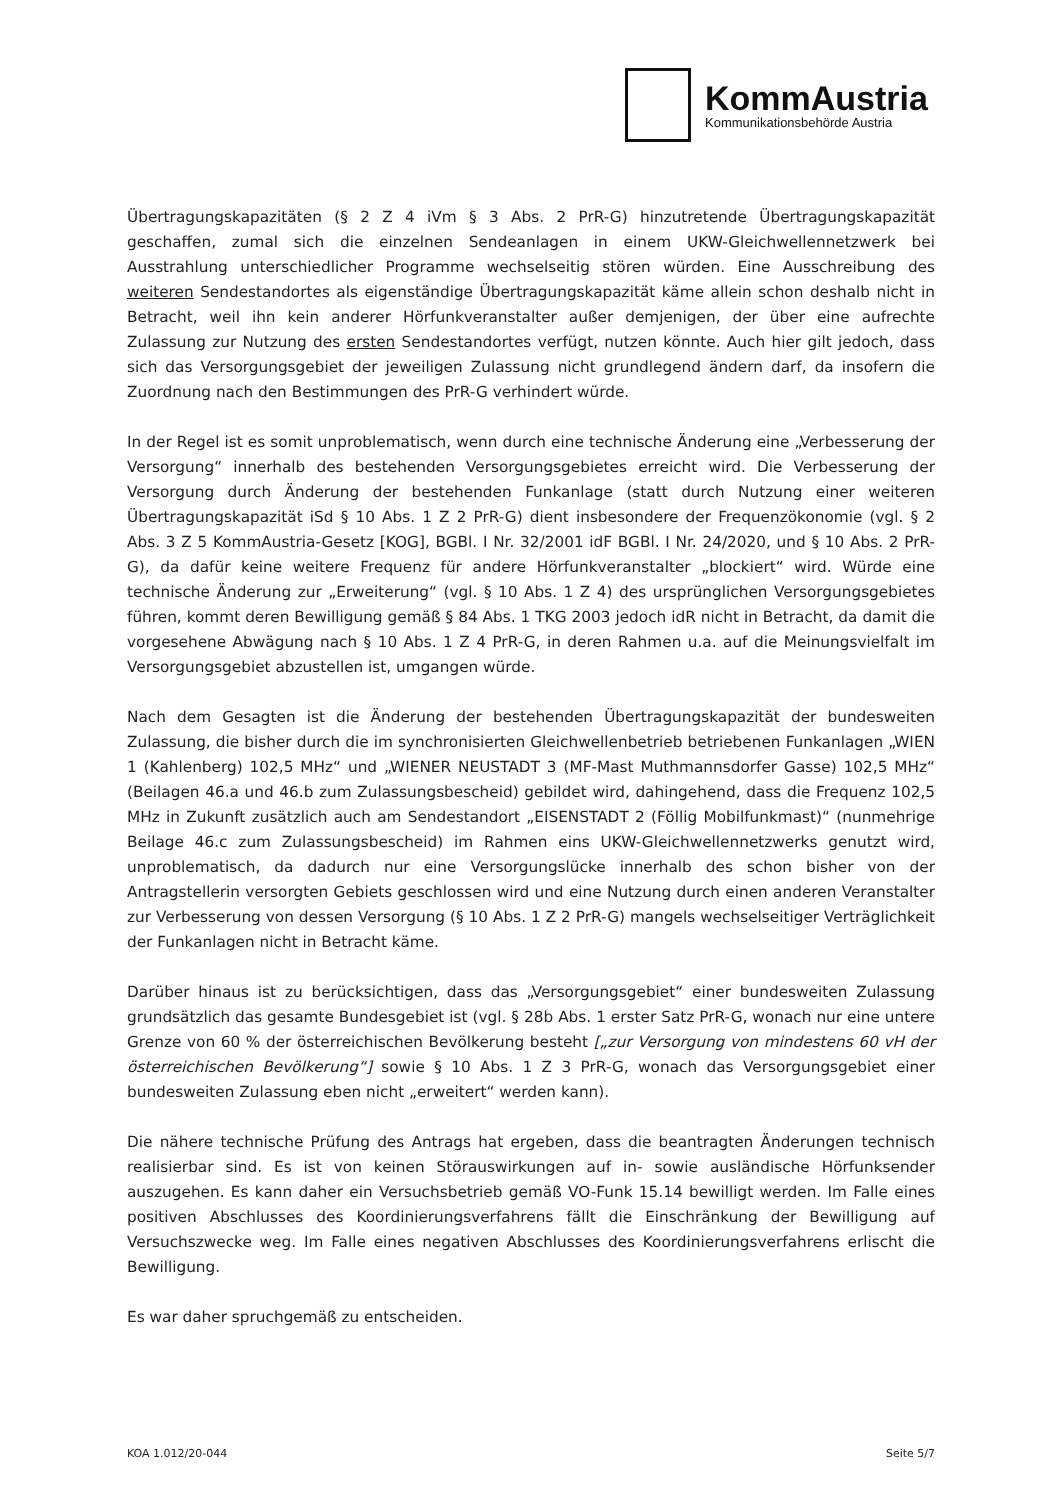KommAustria
Kommunikationsbehörde Austria
Übertragungskapazitäten (§ 2 Z 4 iVm § 3 Abs. 2 PrR-G) hinzutretende Übertragungskapazität geschaffen, zumal sich die einzelnen Sendeanlagen in einem UKW-Gleichwellennetzwerk bei Ausstrahlung unterschiedlicher Programme wechselseitig stören würden. Eine Ausschreibung des weiteren Sendestandortes als eigenständige Übertragungskapazität käme allein schon deshalb nicht in Betracht, weil ihn kein anderer Hörfunkveranstalter außer demjenigen, der über eine aufrechte Zulassung zur Nutzung des ersten Sendestandortes verfügt, nutzen könnte. Auch hier gilt jedoch, dass sich das Versorgungsgebiet der jeweiligen Zulassung nicht grundlegend ändern darf, da insofern die Zuordnung nach den Bestimmungen des PrR-G verhindert würde.
In der Regel ist es somit unproblematisch, wenn durch eine technische Änderung eine „Verbesserung der Versorgung“ innerhalb des bestehenden Versorgungsgebietes erreicht wird. Die Verbesserung der Versorgung durch Änderung der bestehenden Funkanlage (statt durch Nutzung einer weiteren Übertragungskapazität iSd § 10 Abs. 1 Z 2 PrR-G) dient insbesondere der Frequenzökonomie (vgl. § 2 Abs. 3 Z 5 KommAustria-Gesetz [KOG], BGBl. I Nr. 32/2001 idF BGBl. I Nr. 24/2020, und § 10 Abs. 2 PrR-G), da dafür keine weitere Frequenz für andere Hörfunkveranstalter „blockiert“ wird. Würde eine technische Änderung zur „Erweiterung“ (vgl. § 10 Abs. 1 Z 4) des ursprünglichen Versorgungsgebietes führen, kommt deren Bewilligung gemäß § 84 Abs. 1 TKG 2003 jedoch idR nicht in Betracht, da damit die vorgesehene Abwägung nach § 10 Abs. 1 Z 4 PrR-G, in deren Rahmen u.a. auf die Meinungsvielfalt im Versorgungsgebiet abzustellen ist, umgangen würde.
Nach dem Gesagten ist die Änderung der bestehenden Übertragungskapazität der bundesweiten Zulassung, die bisher durch die im synchronisierten Gleichwellenbetrieb betriebenen Funkanlagen „WIEN 1 (Kahlenberg) 102,5 MHz“ und „WIENER NEUSTADT 3 (MF-Mast Muthmannsdorfer Gasse) 102,5 MHz“ (Beilagen 46.a und 46.b zum Zulassungsbescheid) gebildet wird, dahingehend, dass die Frequenz 102,5 MHz in Zukunft zusätzlich auch am Sendestandort „EISENSTADT 2 (Föllig Mobilfunkmast)“ (nunmehrige Beilage 46.c zum Zulassungsbescheid) im Rahmen eins UKW-Gleichwellennetzwerks genutzt wird, unproblematisch, da dadurch nur eine Versorgungslücke innerhalb des schon bisher von der Antragstellerin versorgten Gebiets geschlossen wird und eine Nutzung durch einen anderen Veranstalter zur Verbesserung von dessen Versorgung (§ 10 Abs. 1 Z 2 PrR-G) mangels wechselseitiger Verträglichkeit der Funkanlagen nicht in Betracht käme.
Darüber hinaus ist zu berücksichtigen, dass das „Versorgungsgebiet“ einer bundesweiten Zulassung grundsätzlich das gesamte Bundesgebiet ist (vgl. § 28b Abs. 1 erster Satz PrR-G, wonach nur eine untere Grenze von 60 % der österreichischen Bevölkerung besteht [„zur Versorgung von mindestens 60 vH der österreichischen Bevölkerung“] sowie § 10 Abs. 1 Z 3 PrR-G, wonach das Versorgungsgebiet einer bundesweiten Zulassung eben nicht „erweitert“ werden kann).
Die nähere technische Prüfung des Antrags hat ergeben, dass die beantragten Änderungen technisch realisierbar sind. Es ist von keinen Störauswirkungen auf in- sowie ausländische Hörfunksender auszugehen. Es kann daher ein Versuchsbetrieb gemäß VO-Funk 15.14 bewilligt werden. Im Falle eines positiven Abschlusses des Koordinierungsverfahrens fällt die Einschränkung der Bewilligung auf Versuchszwecke weg. Im Falle eines negativen Abschlusses des Koordinierungsverfahrens erlischt die Bewilligung.
Es war daher spruchgemäß zu entscheiden.
KOA 1.012/20-044 Seite 5/7